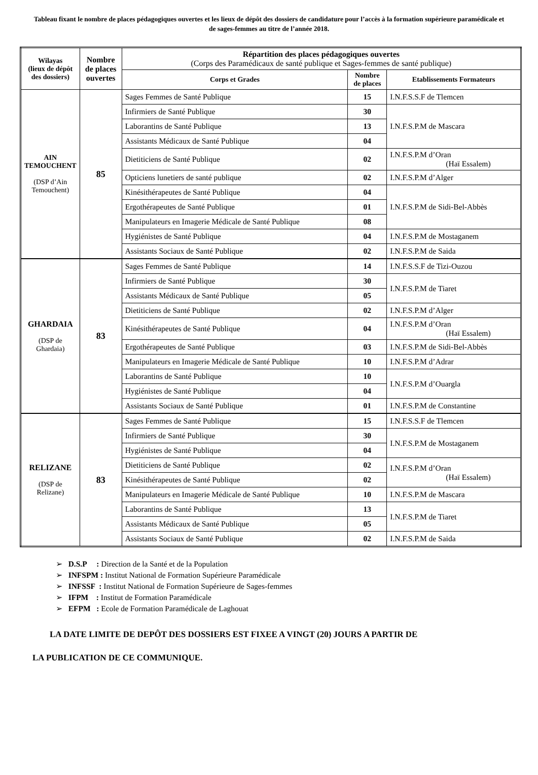Tableau fixant le nombre de places pédagogiques ouvertes et les lieux de dépôt des dossiers de candidature pour l’accès à la formation supérieure paramédicale et de sages-femmes au titre de l’année 2018.
| Wilayas (lieux de dépôt des dossiers) | Nombre de places ouvertes | Répartition des places pédagogiques ouvertes (Corps des Paramédicaux de santé publique et Sages-femmes de santé publique) | | |
| --- | --- | --- | --- | --- |
| | | Corps et Grades | Nombre de places | Etablissements Formateurs |
| AIN TEMOUCHENT (DSP d’Ain Temouchent) | 85 | Sages Femmes de Santé Publique | 15 | I.N.F.S.S.F de Tlemcen |
| | | Infirmiers de Santé Publique | 30 | I.N.F.S.P.M de Mascara |
| | | Laborantins de Santé Publique | 13 | |
| | | Assistants Médicaux de Santé Publique | 04 | |
| | | Dietiticiens de Santé Publique | 02 | I.N.F.S.P.M d’Oran (Haï Essalem) |
| | | Opticiens lunetiers de santé publique | 02 | I.N.F.S.P.M d’Alger |
| | | Kinésithérapeutes de Santé Publique | 04 | I.N.F.S.P.M de Sidi-Bel-Abbès |
| | | Ergothérapeutes de Santé Publique | 01 | |
| | | Manipulateurs en Imagerie Médicale de Santé Publique | 08 | |
| | | Hygiénistes de Santé Publique | 04 | I.N.F.S.P.M de Mostaganem |
| | | Assistants Sociaux de Santé Publique | 02 | I.N.F.S.P.M de Saida |
| GHARDAIA (DSP de Ghardaia) | 83 | Sages Femmes de Santé Publique | 14 | I.N.F.S.S.F de Tizi-Ouzou |
| | | Infirmiers de Santé Publique | 30 | I.N.F.S.P.M de Tiaret |
| | | Assistants Médicaux de Santé Publique | 05 | |
| | | Dietiticiens de Santé Publique | 02 | I.N.F.S.P.M d’Alger |
| | | Kinésithérapeutes de Santé Publique | 04 | I.N.F.S.P.M d’Oran (Haï Essalem) |
| | | Ergothérapeutes de Santé Publique | 03 | I.N.F.S.P.M de Sidi-Bel-Abbès |
| | | Manipulateurs en Imagerie Médicale de Santé Publique | 10 | I.N.F.S.P.M d’Adrar |
| | | Laborantins de Santé Publique | 10 | I.N.F.S.P.M d’Ouargla |
| | | Hygiénistes de Santé Publique | 04 | |
| | | Assistants Sociaux de Santé Publique | 01 | I.N.F.S.P.M de Constantine |
| RELIZANE (DSP de Relizane) | 83 | Sages Femmes de Santé Publique | 15 | I.N.F.S.S.F de Tlemcen |
| | | Infirmiers de Santé Publique | 30 | I.N.F.S.P.M de Mostaganem |
| | | Hygiénistes de Santé Publique | 04 | |
| | | Dietiticiens de Santé Publique | 02 | I.N.F.S.P.M d’Oran (Haï Essalem) |
| | | Kinésithérapeutes de Santé Publique | 02 | |
| | | Manipulateurs en Imagerie Médicale de Santé Publique | 10 | I.N.F.S.P.M de Mascara |
| | | Laborantins de Santé Publique | 13 | I.N.F.S.P.M de Tiaret |
| | | Assistants Médicaux de Santé Publique | 05 | |
| | | Assistants Sociaux de Santé Publique | 02 | I.N.F.S.P.M de Saida |
➢ D.S.P : Direction de la Santé et de la Population
➢ INFSPM : Institut National de Formation Supérieure Paramédicale
➢ INFSSF : Institut National de Formation Supérieure de Sages-femmes
➢ IFPM : Institut de Formation Paramédicale
➢ EFPM : Ecole de Formation Paramédicale de Laghouat
LA DATE LIMITE DE DEPÔT DES DOSSIERS EST FIXEE A VINGT (20) JOURS A PARTIR DE
LA PUBLICATION DE CE COMMUNIQUE.